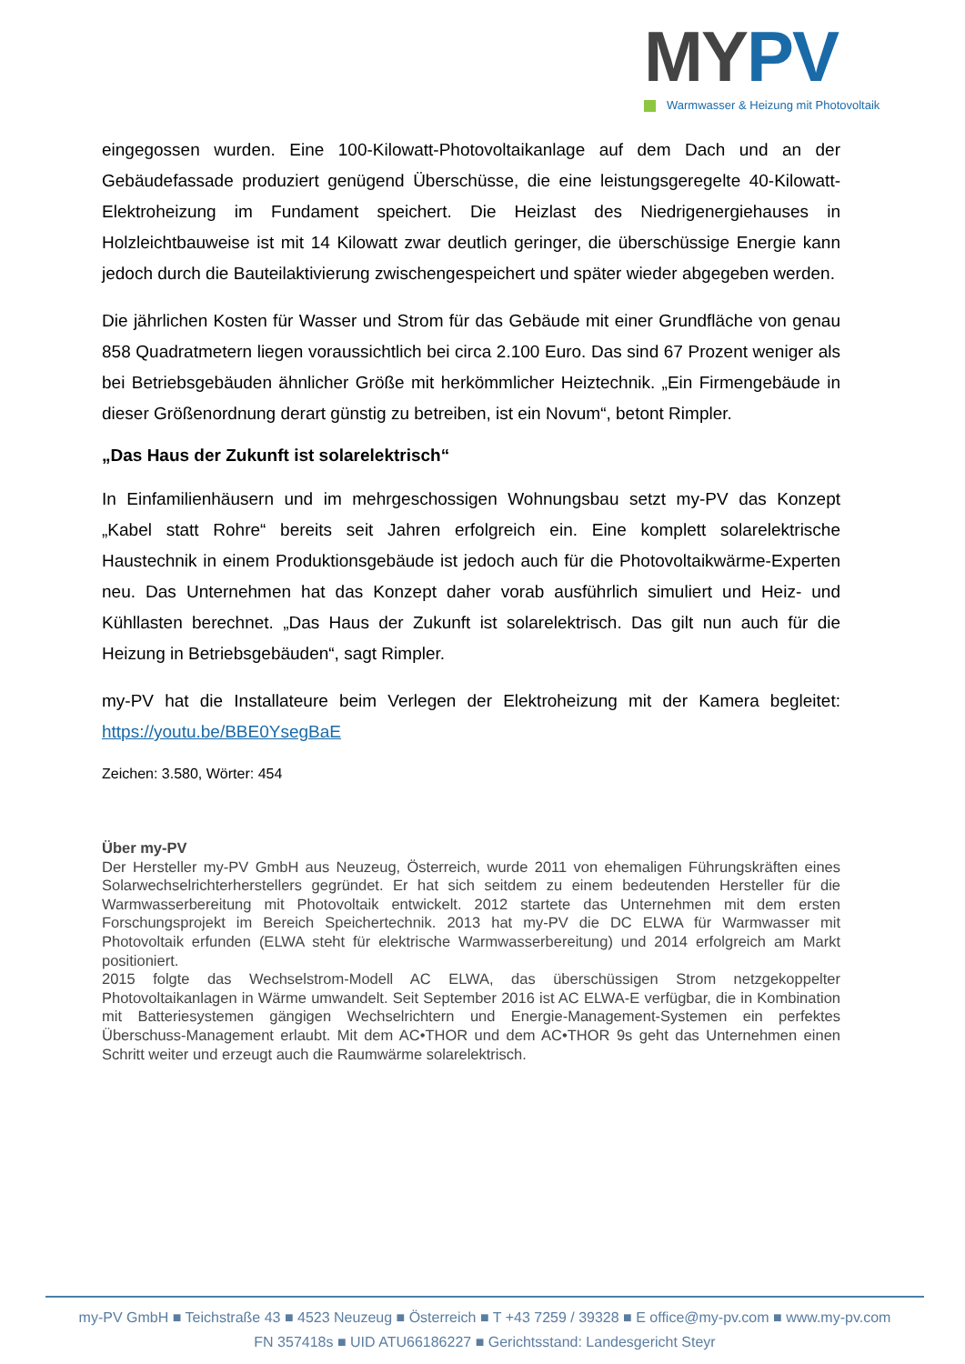MYPV
Warmwasser & Heizung mit Photovoltaik
eingegossen wurden. Eine 100-Kilowatt-Photovoltaikanlage auf dem Dach und an der Gebäudefassade produziert genügend Überschüsse, die eine leistungsgeregelte 40-Kilowatt-Elektroheizung im Fundament speichert. Die Heizlast des Niedrigenergiehauses in Holzleichtbauweise ist mit 14 Kilowatt zwar deutlich geringer, die überschüssige Energie kann jedoch durch die Bauteilaktivierung zwischengespeichert und später wieder abgegeben werden.
Die jährlichen Kosten für Wasser und Strom für das Gebäude mit einer Grundfläche von genau 858 Quadratmetern liegen voraussichtlich bei circa 2.100 Euro. Das sind 67 Prozent weniger als bei Betriebsgebäuden ähnlicher Größe mit herkömmlicher Heiztechnik. „Ein Firmengebäude in dieser Größenordnung derart günstig zu betreiben, ist ein Novum“, betont Rimpler.
„Das Haus der Zukunft ist solarelektrisch“
In Einfamilienhäusern und im mehrgeschossigen Wohnungsbau setzt my-PV das Konzept „Kabel statt Rohre“ bereits seit Jahren erfolgreich ein. Eine komplett solarelektrische Haustechnik in einem Produktionsgebäude ist jedoch auch für die Photovoltaikwärme-Experten neu. Das Unternehmen hat das Konzept daher vorab ausführlich simuliert und Heiz- und Kühllasten berechnet. „Das Haus der Zukunft ist solarelektrisch. Das gilt nun auch für die Heizung in Betriebsgebäuden“, sagt Rimpler.
my-PV hat die Installateure beim Verlegen der Elektroheizung mit der Kamera begleitet: https://youtu.be/BBE0YsegBaE
Zeichen: 3.580, Wörter: 454
Über my-PV
Der Hersteller my-PV GmbH aus Neuzeug, Österreich, wurde 2011 von ehemaligen Führungskräften eines Solarwechselrichterherstellers gegründet. Er hat sich seitdem zu einem bedeutenden Hersteller für die Warmwasserbereitung mit Photovoltaik entwickelt. 2012 startete das Unternehmen mit dem ersten Forschungsprojekt im Bereich Speichertechnik. 2013 hat my-PV die DC ELWA für Warmwasser mit Photovoltaik erfunden (ELWA steht für elektrische Warmwasserbereitung) und 2014 erfolgreich am Markt positioniert.
2015 folgte das Wechselstrom-Modell AC ELWA, das überschüssigen Strom netzgekoppelter Photovoltaikanlagen in Wärme umwandelt. Seit September 2016 ist AC ELWA-E verfügbar, die in Kombination mit Batteriesystemen gängigen Wechselrichtern und Energie-Management-Systemen ein perfektes Überschuss-Management erlaubt. Mit dem AC•THOR und dem AC•THOR 9s geht das Unternehmen einen Schritt weiter und erzeugt auch die Raumwärme solarelektrisch.
my-PV GmbH ■ Teichstraße 43 ■ 4523 Neuzeug ■ Österreich ■ T +43 7259 / 39328 ■ E office@my-pv.com ■ www.my-pv.com
FN 357418s ■ UID ATU66186227 ■ Gerichtsstand: Landesgericht Steyr